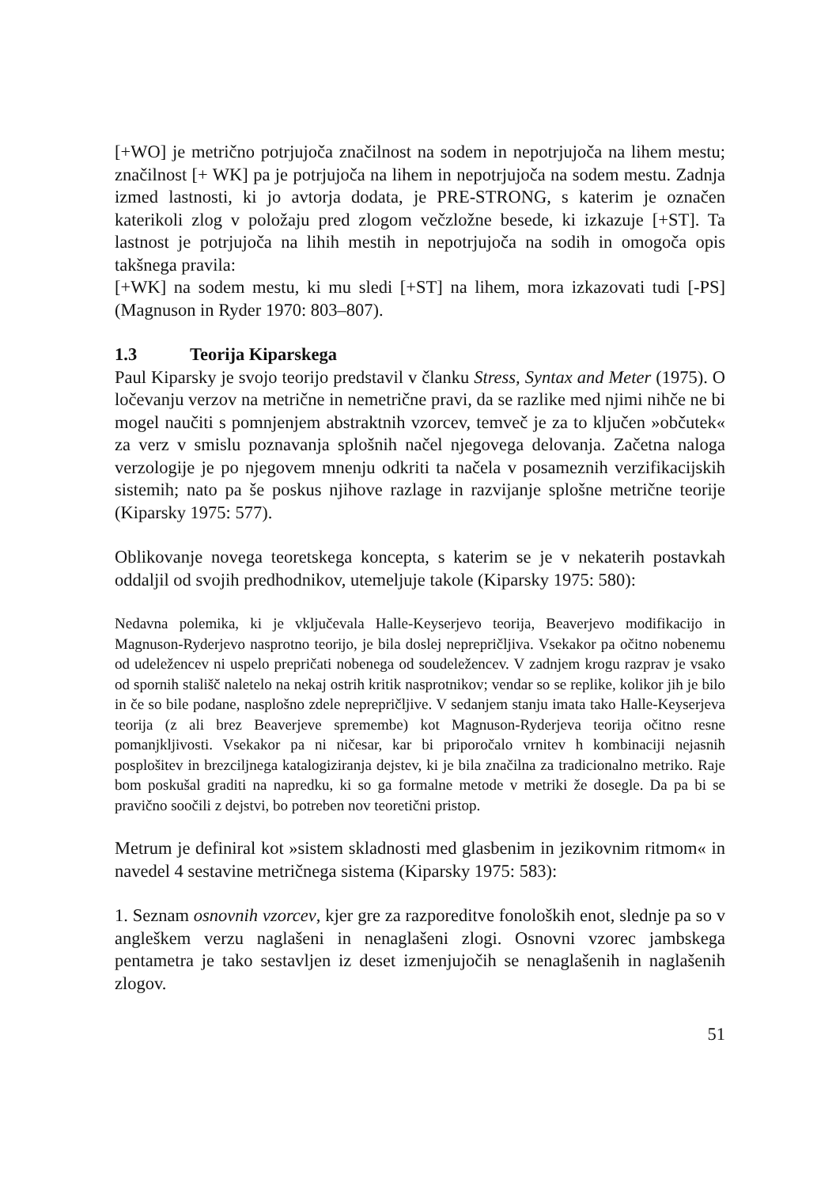[+WO] je metrično potrjujoča značilnost na sodem in nepotrjujoča na lihem mestu; značilnost [+ WK] pa je potrjujoča na lihem in nepotrjujoča na sodem mestu. Zadnja izmed lastnosti, ki jo avtorja dodata, je PRE-STRONG, s katerim je označen katerikoli zlog v položaju pred zlogom večzložne besede, ki izkazuje [+ST]. Ta lastnost je potrjujoča na lihih mestih in nepotrjujoča na sodih in omogoča opis takšnega pravila:
[+WK] na sodem mestu, ki mu sledi [+ST] na lihem, mora izkazovati tudi [-PS] (Magnuson in Ryder 1970: 803–807).
1.3 Teorija Kiparskega
Paul Kiparsky je svojo teorijo predstavil v članku Stress, Syntax and Meter (1975). O ločevanju verzov na metrične in nemetrične pravi, da se razlike med njimi nihče ne bi mogel naučiti s pomnjenjem abstraktnih vzorcev, temveč je za to ključen »občutek« za verz v smislu poznavanja splošnih načel njegovega delovanja. Začetna naloga verzologije je po njegovem mnenju odkriti ta načela v posameznih verzifikacijskih sistemih; nato pa še poskus njihove razlage in razvijanje splošne metrične teorije (Kiparsky 1975: 577).
Oblikovanje novega teoretskega koncepta, s katerim se je v nekaterih postavkah oddaljil od svojih predhodnikov, utemeljuje takole (Kiparsky 1975: 580):
Nedavna polemika, ki je vključevala Halle-Keyserjevo teorija, Beaverjevo modifikacijo in Magnuson-Ryderjevo nasprotno teorijo, je bila doslej neprepričljiva. Vsekakor pa očitno nobenemu od udeležencev ni uspelo prepričati nobenega od soudeležencev. V zadnjem krogu razprav je vsako od spornih stališč naletelo na nekaj ostrih kritik nasprotnikov; vendar so se replike, kolikor jih je bilo in če so bile podane, nasplošno zdele neprepričljive. V sedanjem stanju imata tako Halle-Keyserjeva teorija (z ali brez Beaverjeve spremembe) kot Magnuson-Ryderjeva teorija očitno resne pomanjkljivosti. Vsekakor pa ni ničesar, kar bi priporočalo vrnitev h kombinaciji nejasnih posplošitev in brezciljnega katalogiziranja dejstev, ki je bila značilna za tradicionalno metriko. Raje bom poskušal graditi na napredku, ki so ga formalne metode v metriki že dosegle. Da pa bi se pravično soočili z dejstvi, bo potreben nov teoretični pristop.
Metrum je definiral kot »sistem skladnosti med glasbenim in jezikovnim ritmom« in navedel 4 sestavine metričnega sistema (Kiparsky 1975: 583):
1. Seznam osnovnih vzorcev, kjer gre za razporeditve fonoloških enot, slednje pa so v angleškem verzu naglašeni in nenaglašeni zlogi. Osnovni vzorec jambskega pentametra je tako sestavljen iz deset izmenjujočih se nenaglašenih in naglašenih zlogov.
51